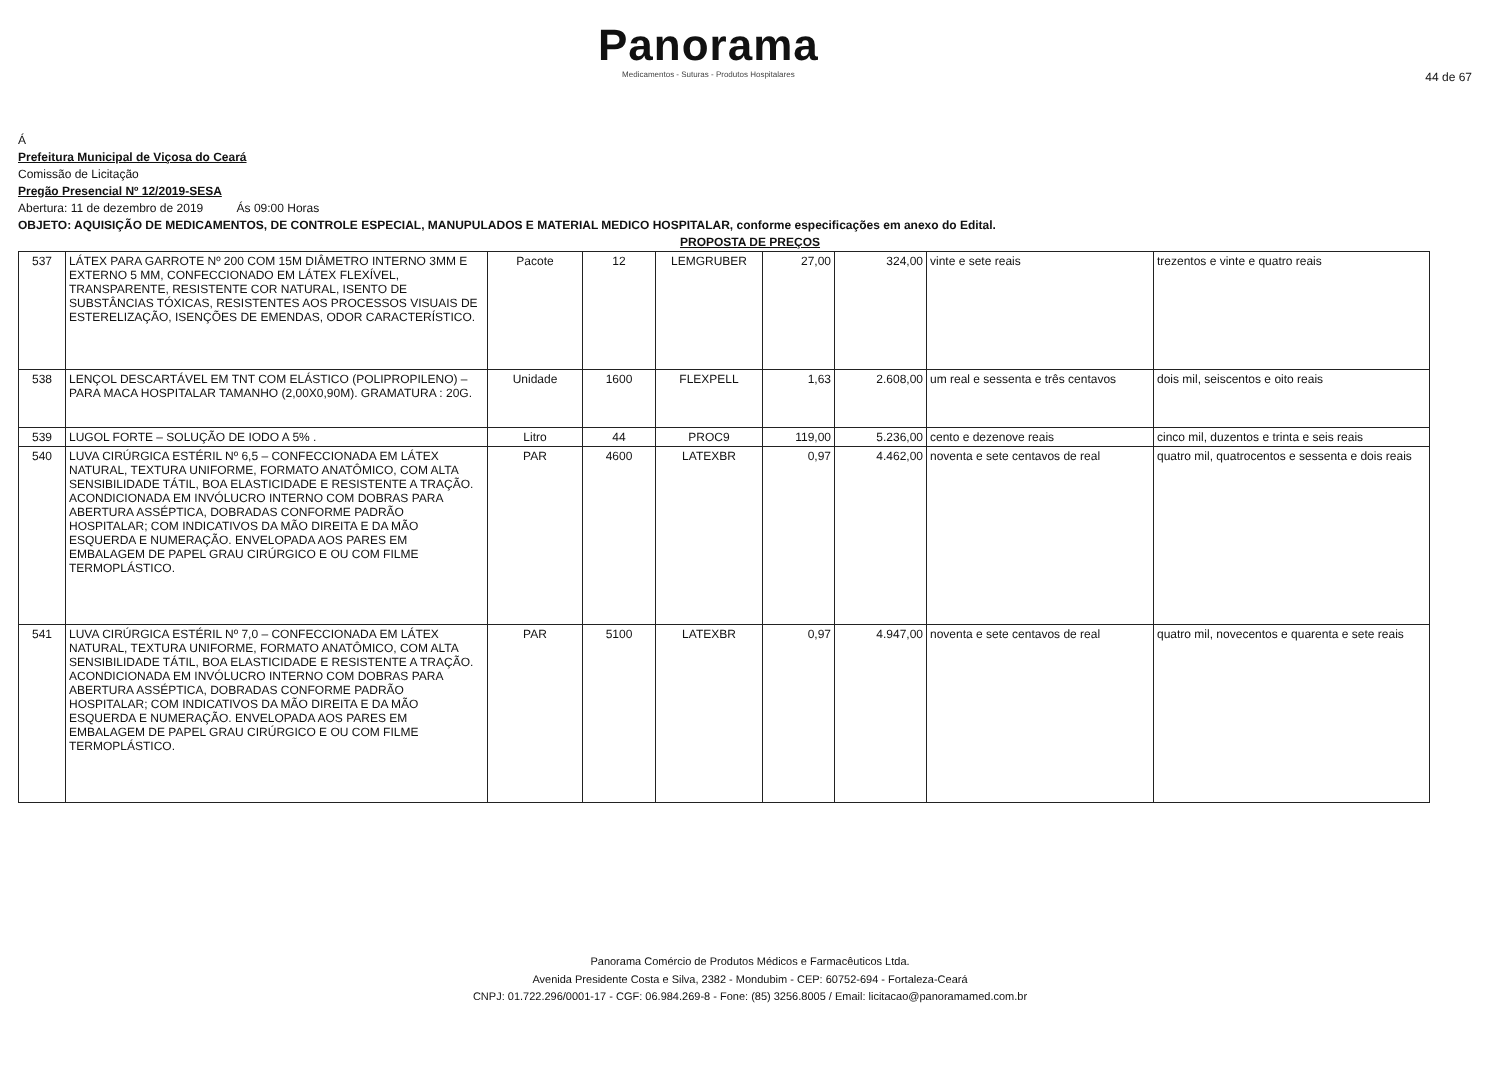Panorama
Medicamentos - Suturas - Produtos Hospitalares
44 de 67
Á
Prefeitura Municipal de Viçosa do Ceará
Comissão de Licitação
Pregão Presencial Nº 12/2019-SESA
Abertura: 11 de dezembro de 2019 Ás 09:00 Horas
OBJETO: AQUISIÇÃO DE MEDICAMENTOS, DE CONTROLE ESPECIAL, MANUPULADOS E MATERIAL MEDICO HOSPITALAR, conforme especificações em anexo do Edital.
PROPOSTA DE PREÇOS
| 537 | LÁTEX PARA GARROTE Nº 200 COM 15M DIÂMETRO INTERNO 3MM E EXTERNO 5 MM, CONFECCIONADO EM LÁTEX FLEXÍVEL, TRANSPARENTE, RESISTENTE COR NATURAL, ISENTO DE SUBSTÂNCIAS TÓXICAS, RESISTENTES AOS PROCESSOS VISUAIS DE ESTERELIZAÇÃO, ISENÇÕES DE EMENDAS, ODOR CARACTERÍSTICO. | Pacote | 12 | LEMGRUBER | 27,00 | 324,00 | vinte e sete reais | trezentos e vinte e quatro reais |
| 538 | LENÇOL DESCARTÁVEL EM TNT COM ELÁSTICO (POLIPROPILENO) – PARA MACA HOSPITALAR TAMANHO (2,00X0,90M). GRAMATURA : 20G. | Unidade | 1600 | FLEXPELL | 1,63 | 2.608,00 | um real e sessenta e três centavos | dois mil, seiscentos e oito reais |
| 539 | LUGOL FORTE – SOLUÇÃO DE IODO A 5% . | Litro | 44 | PROC9 | 119,00 | 5.236,00 | cento e dezenove reais | cinco mil, duzentos e trinta e seis reais |
| 540 | LUVA CIRÚRGICA ESTÉRIL Nº 6,5 – CONFECCIONADA EM LÁTEX NATURAL, TEXTURA UNIFORME, FORMATO ANATÔMICO, COM ALTA SENSIBILIDADE TÁTIL, BOA ELASTICIDADE E RESISTENTE A TRAÇÃO. ACONDICIONADA EM INVÓLUCRO INTERNO COM DOBRAS PARA ABERTURA ASSÉPTICA, DOBRADAS CONFORME PADRÃO HOSPITALAR; COM INDICATIVOS DA MÃO DIREITA E DA MÃO ESQUERDA E NUMERAÇÃO. ENVELOPADA AOS PARES EM EMBALAGEM DE PAPEL GRAU CIRÚRGICO E OU COM FILME TERMOPLÁSTICO. | PAR | 4600 | LATEXBR | 0,97 | 4.462,00 | noventa e sete centavos de real | quatro mil, quatrocentos e sessenta e dois reais |
| 541 | LUVA CIRÚRGICA ESTÉRIL Nº 7,0 – CONFECCIONADA EM LÁTEX NATURAL, TEXTURA UNIFORME, FORMATO ANATÔMICO, COM ALTA SENSIBILIDADE TÁTIL, BOA ELASTICIDADE E RESISTENTE A TRAÇÃO. ACONDICIONADA EM INVÓLUCRO INTERNO COM DOBRAS PARA ABERTURA ASSÉPTICA, DOBRADAS CONFORME PADRÃO HOSPITALAR; COM INDICATIVOS DA MÃO DIREITA E DA MÃO ESQUERDA E NUMERAÇÃO. ENVELOPADA AOS PARES EM EMBALAGEM DE PAPEL GRAU CIRÚRGICO E OU COM FILME TERMOPLÁSTICO. | PAR | 5100 | LATEXBR | 0,97 | 4.947,00 | noventa e sete centavos de real | quatro mil, novecentos e quarenta e sete reais |
Panorama Comércio de Produtos Médicos e Farmacêuticos Ltda.
Avenida Presidente Costa e Silva, 2382 - Mondubim - CEP: 60752-694 - Fortaleza-Ceará
CNPJ: 01.722.296/0001-17 - CGF: 06.984.269-8 - Fone: (85) 3256.8005 / Email: licitacao@panoramamed.com.br